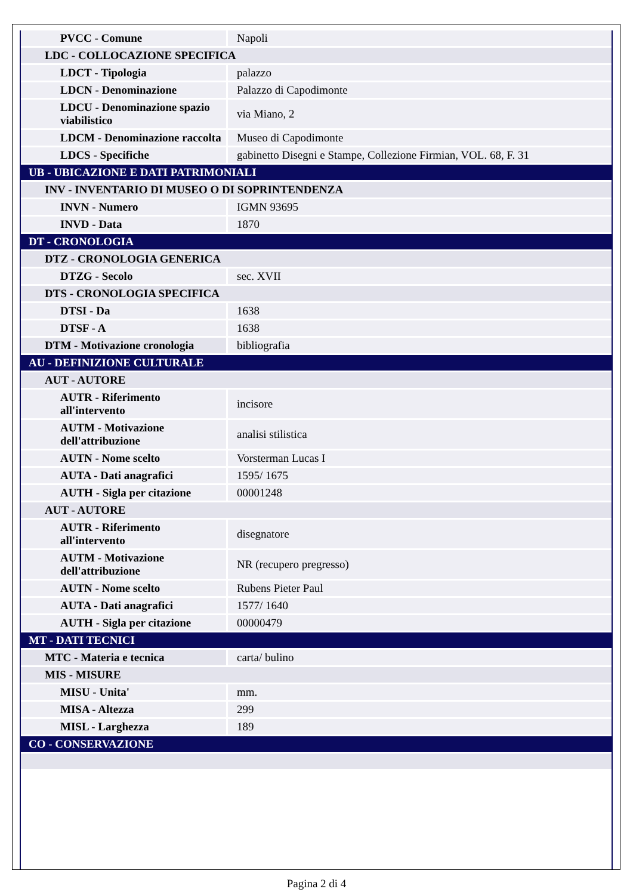| PVCC - Comune | Napoli |
| LDC - COLLOCAZIONE SPECIFICA | |
| LDCT - Tipologia | palazzo |
| LDCN - Denominazione | Palazzo di Capodimonte |
| LDCU - Denominazione spazio viabilistico | via Miano, 2 |
| LDCM - Denominazione raccolta | Museo di Capodimonte |
| LDCS - Specifiche | gabinetto Disegni e Stampe, Collezione Firmian, VOL. 68, F. 31 |
| UB - UBICAZIONE E DATI PATRIMONIALI | |
| INV - INVENTARIO DI MUSEO O DI SOPRINTENDENZA | |
| INVN - Numero | IGMN 93695 |
| INVD - Data | 1870 |
| DT - CRONOLOGIA | |
| DTZ - CRONOLOGIA GENERICA | |
| DTZG - Secolo | sec. XVII |
| DTS - CRONOLOGIA SPECIFICA | |
| DTSI - Da | 1638 |
| DTSF - A | 1638 |
| DTM - Motivazione cronologia | bibliografia |
| AU - DEFINIZIONE CULTURALE | |
| AUT - AUTORE | |
| AUTR - Riferimento all'intervento | incisore |
| AUTM - Motivazione dell'attribuzione | analisi stilistica |
| AUTN - Nome scelto | Vorsterman Lucas I |
| AUTA - Dati anagrafici | 1595/ 1675 |
| AUTH - Sigla per citazione | 00001248 |
| AUT - AUTORE | |
| AUTR - Riferimento all'intervento | disegnatore |
| AUTM - Motivazione dell'attribuzione | NR (recupero pregresso) |
| AUTN - Nome scelto | Rubens Pieter Paul |
| AUTA - Dati anagrafici | 1577/ 1640 |
| AUTH - Sigla per citazione | 00000479 |
| MT - DATI TECNICI | |
| MTC - Materia e tecnica | carta/ bulino |
| MIS - MISURE | |
| MISU - Unita' | mm. |
| MISA - Altezza | 299 |
| MISL - Larghezza | 189 |
| CO - CONSERVAZIONE | |
Pagina 2 di 4